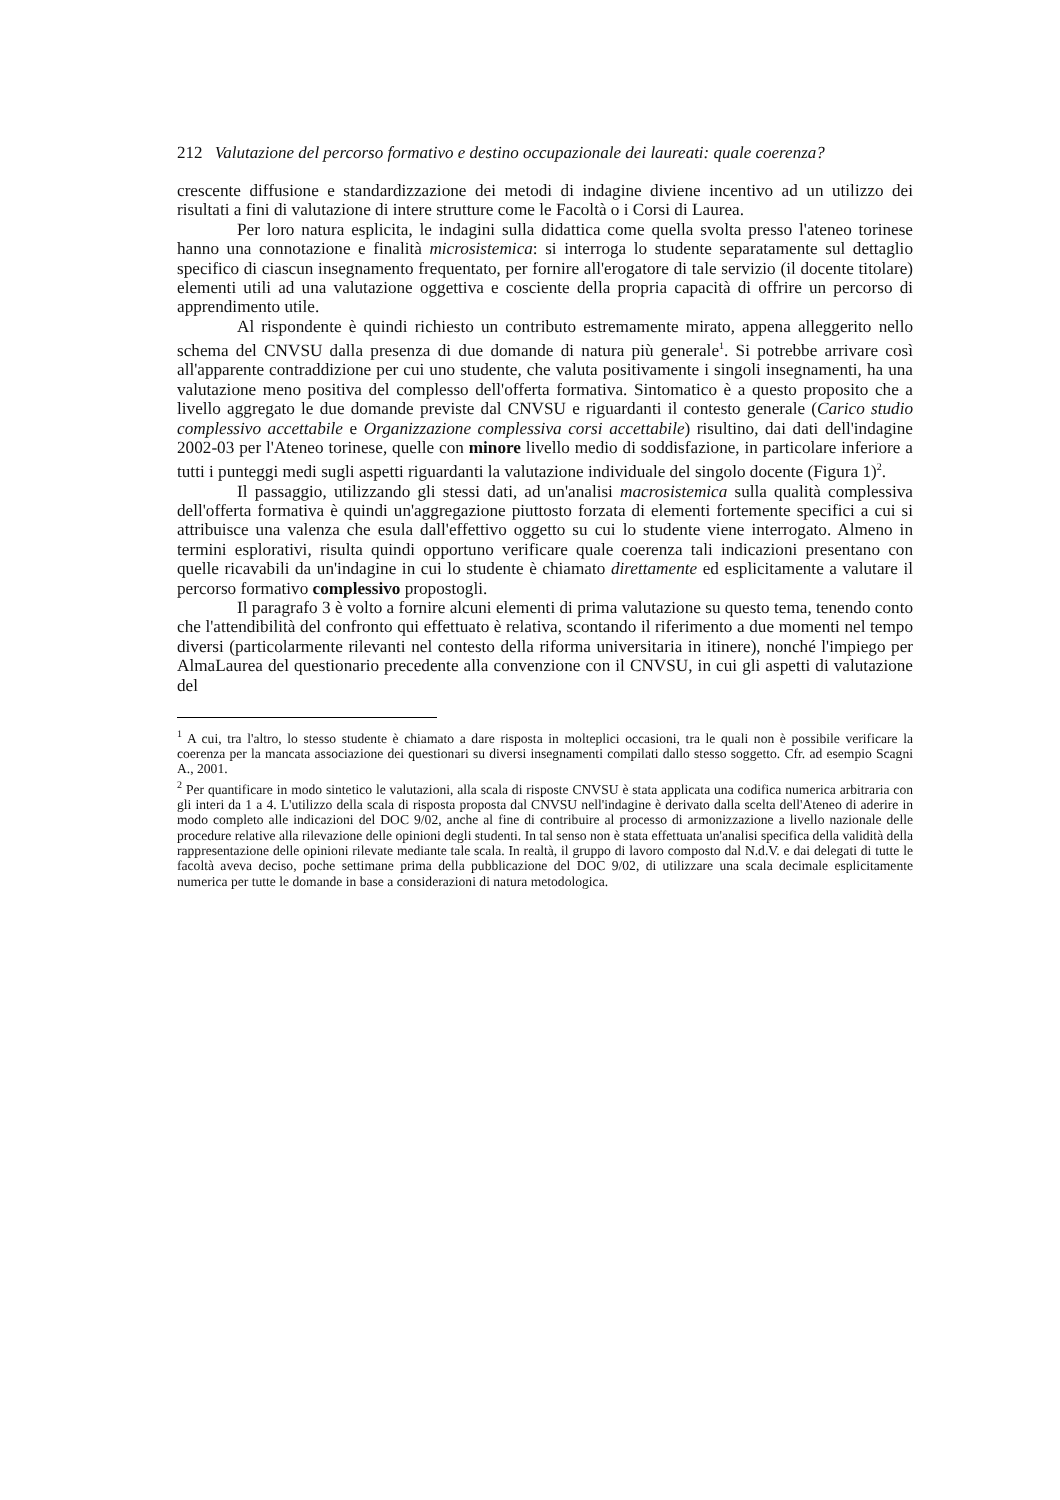212 Valutazione del percorso formativo e destino occupazionale dei laureati: quale coerenza?
crescente diffusione e standardizzazione dei metodi di indagine diviene incentivo ad un utilizzo dei risultati a fini di valutazione di intere strutture come le Facoltà o i Corsi di Laurea.
Per loro natura esplicita, le indagini sulla didattica come quella svolta presso l'ateneo torinese hanno una connotazione e finalità microsistemica: si interroga lo studente separatamente sul dettaglio specifico di ciascun insegnamento frequentato, per fornire all'erogatore di tale servizio (il docente titolare) elementi utili ad una valutazione oggettiva e cosciente della propria capacità di offrire un percorso di apprendimento utile.
Al rispondente è quindi richiesto un contributo estremamente mirato, appena alleggerito nello schema del CNVSU dalla presenza di due domande di natura più generale<sup>1</sup>. Si potrebbe arrivare così all'apparente contraddizione per cui uno studente, che valuta positivamente i singoli insegnamenti, ha una valutazione meno positiva del complesso dell'offerta formativa. Sintomatico è a questo proposito che a livello aggregato le due domande previste dal CNVSU e riguardanti il contesto generale (Carico studio complessivo accettabile e Organizzazione complessiva corsi accettabile) risultino, dai dati dell'indagine 2002-03 per l'Ateneo torinese, quelle con minore livello medio di soddisfazione, in particolare inferiore a tutti i punteggi medi sugli aspetti riguardanti la valutazione individuale del singolo docente (Figura 1)<sup>2</sup>.
Il passaggio, utilizzando gli stessi dati, ad un'analisi macrosistemica sulla qualità complessiva dell'offerta formativa è quindi un'aggregazione piuttosto forzata di elementi fortemente specifici a cui si attribuisce una valenza che esula dall'effettivo oggetto su cui lo studente viene interrogato. Almeno in termini esplorativi, risulta quindi opportuno verificare quale coerenza tali indicazioni presentano con quelle ricavabili da un'indagine in cui lo studente è chiamato direttamente ed esplicitamente a valutare il percorso formativo complessivo propostogli.
Il paragrafo 3 è volto a fornire alcuni elementi di prima valutazione su questo tema, tenendo conto che l'attendibilità del confronto qui effettuato è relativa, scontando il riferimento a due momenti nel tempo diversi (particolarmente rilevanti nel contesto della riforma universitaria in itinere), nonché l'impiego per AlmaLaurea del questionario precedente alla convenzione con il CNVSU, in cui gli aspetti di valutazione del
<sup>1</sup> A cui, tra l'altro, lo stesso studente è chiamato a dare risposta in molteplici occasioni, tra le quali non è possibile verificare la coerenza per la mancata associazione dei questionari su diversi insegnamenti compilati dallo stesso soggetto. Cfr. ad esempio Scagni A., 2001.
<sup>2</sup> Per quantificare in modo sintetico le valutazioni, alla scala di risposte CNVSU è stata applicata una codifica numerica arbitraria con gli interi da 1 a 4. L'utilizzo della scala di risposta proposta dal CNVSU nell'indagine è derivato dalla scelta dell'Ateneo di aderire in modo completo alle indicazioni del DOC 9/02, anche al fine di contribuire al processo di armonizzazione a livello nazionale delle procedure relative alla rilevazione delle opinioni degli studenti. In tal senso non è stata effettuata un'analisi specifica della validità della rappresentazione delle opinioni rilevate mediante tale scala. In realtà, il gruppo di lavoro composto dal N.d.V. e dai delegati di tutte le facoltà aveva deciso, poche settimane prima della pubblicazione del DOC 9/02, di utilizzare una scala decimale esplicitamente numerica per tutte le domande in base a considerazioni di natura metodologica.